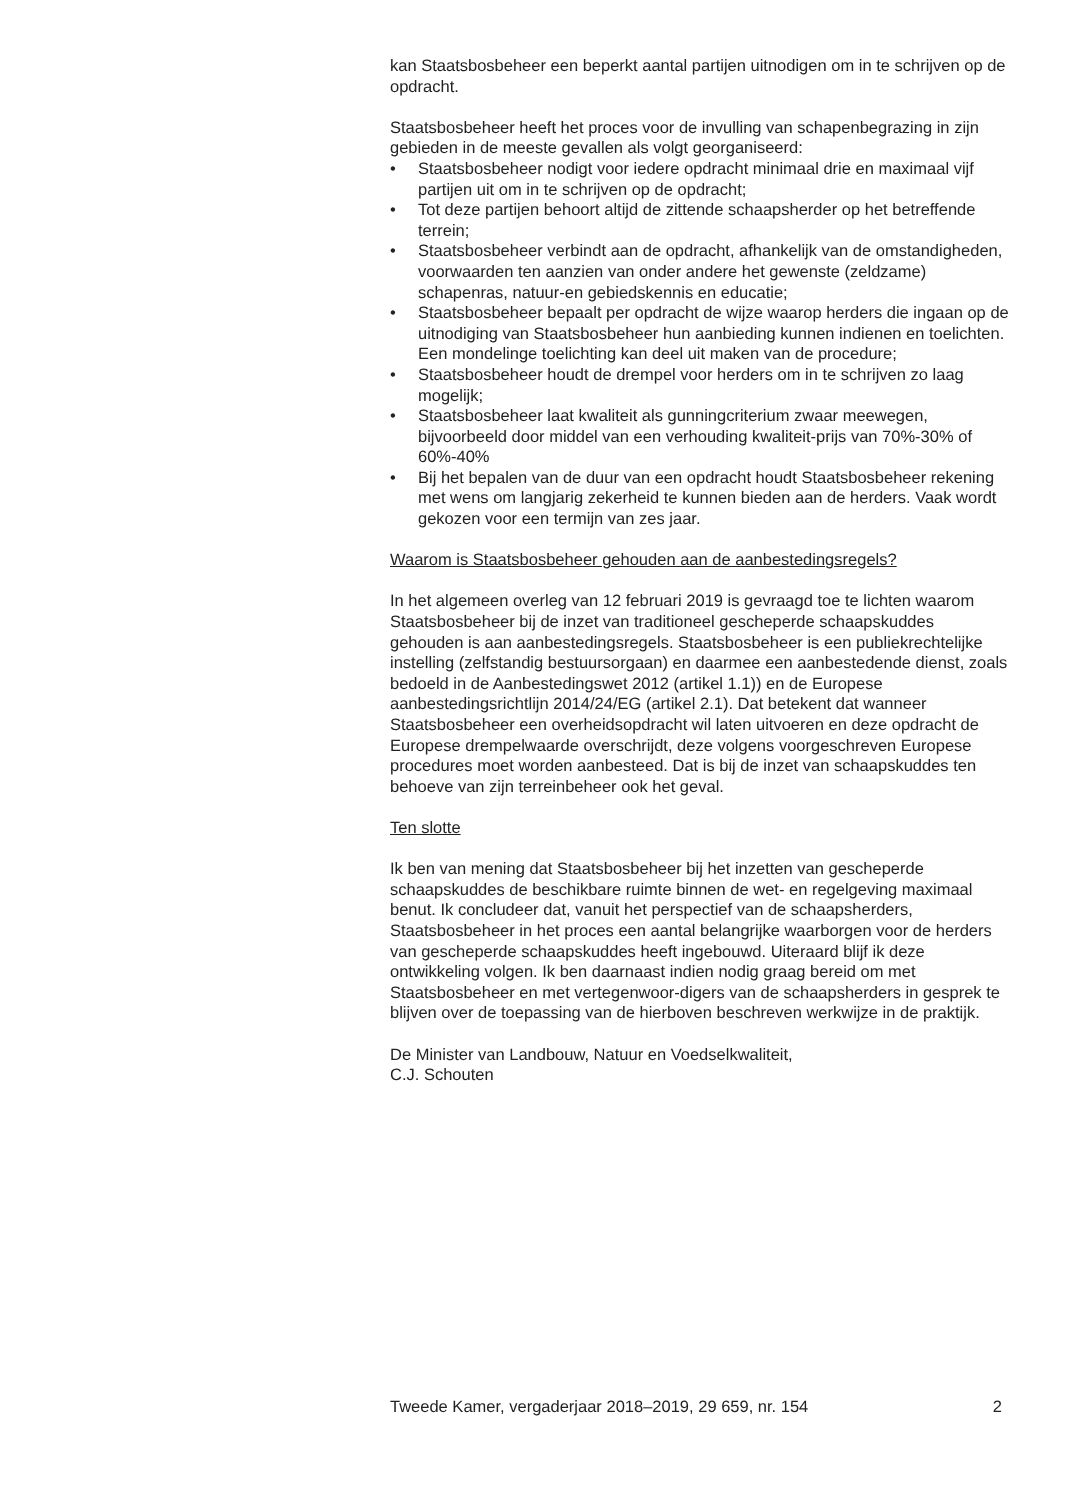kan Staatsbosbeheer een beperkt aantal partijen uitnodigen om in te schrijven op de opdracht.
Staatsbosbeheer heeft het proces voor de invulling van schapenbegrazing in zijn gebieden in de meeste gevallen als volgt georganiseerd:
• Staatsbosbeheer nodigt voor iedere opdracht minimaal drie en maximaal vijf partijen uit om in te schrijven op de opdracht;
• Tot deze partijen behoort altijd de zittende schaapsherder op het betreffende terrein;
• Staatsbosbeheer verbindt aan de opdracht, afhankelijk van de omstandigheden, voorwaarden ten aanzien van onder andere het gewenste (zeldzame) schapenras, natuur-en gebiedskennis en educatie;
• Staatsbosbeheer bepaalt per opdracht de wijze waarop herders die ingaan op de uitnodiging van Staatsbosbeheer hun aanbieding kunnen indienen en toelichten. Een mondelinge toelichting kan deel uit maken van de procedure;
• Staatsbosbeheer houdt de drempel voor herders om in te schrijven zo laag mogelijk;
• Staatsbosbeheer laat kwaliteit als gunningcriterium zwaar meewegen, bijvoorbeeld door middel van een verhouding kwaliteit-prijs van 70%-30% of 60%-40%
• Bij het bepalen van de duur van een opdracht houdt Staatsbosbeheer rekening met wens om langjarig zekerheid te kunnen bieden aan de herders. Vaak wordt gekozen voor een termijn van zes jaar.
Waarom is Staatsbosbeheer gehouden aan de aanbestedingsregels?
In het algemeen overleg van 12 februari 2019 is gevraagd toe te lichten waarom Staatsbosbeheer bij de inzet van traditioneel gescheperde schaapskuddes gehouden is aan aanbestedingsregels. Staatsbosbeheer is een publiekrechtelijke instelling (zelfstandig bestuursorgaan) en daarmee een aanbestedende dienst, zoals bedoeld in de Aanbestedingswet 2012 (artikel 1.1)) en de Europese aanbestedingsrichtlijn 2014/24/EG (artikel 2.1). Dat betekent dat wanneer Staatsbosbeheer een overheidsopdracht wil laten uitvoeren en deze opdracht de Europese drempelwaarde overschrijdt, deze volgens voorgeschreven Europese procedures moet worden aanbesteed. Dat is bij de inzet van schaapskuddes ten behoeve van zijn terreinbeheer ook het geval.
Ten slotte
Ik ben van mening dat Staatsbosbeheer bij het inzetten van gescheperde schaapskuddes de beschikbare ruimte binnen de wet- en regelgeving maximaal benut. Ik concludeer dat, vanuit het perspectief van de schaapsherders, Staatsbosbeheer in het proces een aantal belangrijke waarborgen voor de herders van gescheperde schaapskuddes heeft ingebouwd. Uiteraard blijf ik deze ontwikkeling volgen. Ik ben daarnaast indien nodig graag bereid om met Staatsbosbeheer en met vertegenwoor-digers van de schaapsherders in gesprek te blijven over de toepassing van de hierboven beschreven werkwijze in de praktijk.
De Minister van Landbouw, Natuur en Voedselkwaliteit,
C.J. Schouten
Tweede Kamer, vergaderjaar 2018–2019, 29 659, nr. 154 2